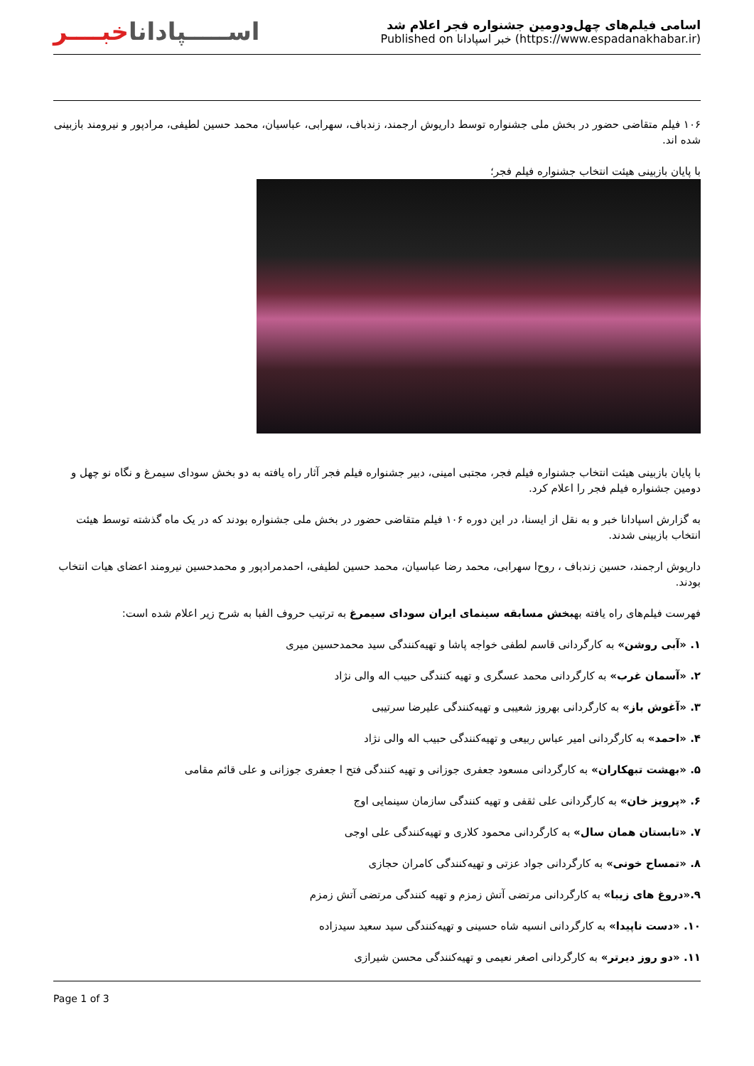اســـــپاداناخبــــر
اسامی فیلم‌های چهل‌ودومین جشنواره فجر اعلام شد
Published on خبر اسپادانا (https://www.espadanakhabar.ir)
۱۰۶ فیلم متقاضی حضور در بخش ملی جشنواره توسط داریوش ارجمند، زندباف، سهرابی، عباسیان، محمد حسین لطیفی، مرادپور و نیرومند بازبینی شده اند.
با پایان بازبینی هیئت انتخاب جشنواره فیلم فجر؛
با پایان بازبینی هیئت انتخاب جشنواره فیلم فجر، مجتبی امینی، دبیر جشنواره فیلم فجر آثار راه یافته به دو بخش سودای سیمرغ و نگاه نو چهل و دومین جشنواره فیلم فجر را اعلام کرد.
به گزارش اسپادانا خبر و به نقل از ایسنا، در این دوره ۱۰۶ فیلم متقاضی حضور در بخش ملی جشنواره بودند که در یک ماه گذشته توسط هیئت انتخاب بازبینی شدند.
داریوش ارجمند، حسین زندباف ، روح‌ا سهرابی، محمد رضا عباسیان، محمد حسین لطیفی، احمدمرادپور و محمدحسین نیرومند اعضای هیات انتخاب بودند.
فهرست فیلم‌های راه یافته بهبخش مسابقه سینمای ایران سودای سیمرغ به ترتیب حروف الفبا به شرح زیر اعلام شده است:
۱. «آبی روشن» به کارگردانی قاسم لطفی خواجه پاشا و تهیه‌کنندگی سید محمدحسین میری
۲. «آسمان غرب» به کارگردانی محمد عسگری و تهیه کنندگی حبیب اله والی نژاد
۳. «آغوش باز» به کارگردانی بهروز شعیبی و تهیه‌کنندگی علیرضا سرتیبی
۴. «احمد» به کارگردانی امیر عباس ربیعی و تهیه‌کنندگی حبیب اله والی نژاد
۵. «بهشت تبهکاران» به کارگردانی مسعود جعفری جوزانی و تهیه کنندگی فتح ا جعفری جوزانی و علی قائم مقامی
۶. «پرویز خان» به کارگردانی علی ثقفی و تهیه کنندگی سازمان سینمایی اوج
۷. «تابستان همان سال» به کارگردانی محمود کلاری و تهیه‌کنندگی علی اوجی
۸. «تمساح خونی» به کارگردانی جواد عزتی و تهیه‌کنندگی کامران حجازی
۹.«دروغ های زیبا» به کارگردانی مرتضی آتش زمزم و تهیه کنندگی مرتضی آتش زمزم
۱۰. «دست ناپیدا» به کارگردانی انسیه شاه حسینی و تهیه‌کنندگی سید سعید سیدزاده
۱۱. «دو روز دیرتر» به کارگردانی اصغر نعیمی و تهیه‌کنندگی محسن شیرازی
Page 1 of 3